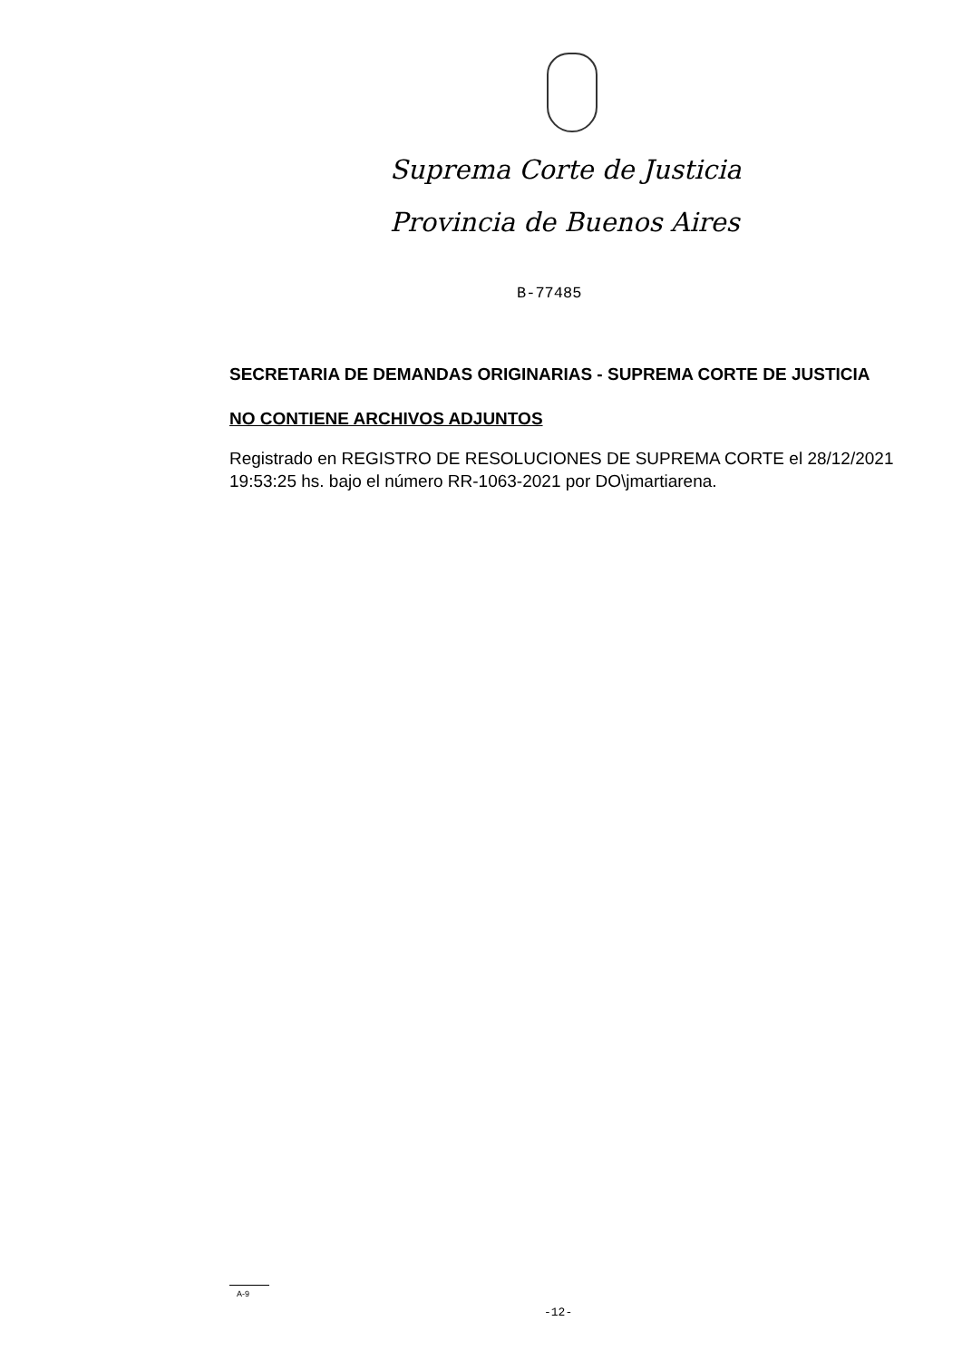Suprema Corte de Justicia
Provincia de Buenos Aires
B-77485
SECRETARIA DE DEMANDAS ORIGINARIAS - SUPREMA CORTE DE JUSTICIA
NO CONTIENE ARCHIVOS ADJUNTOS
Registrado en REGISTRO DE RESOLUCIONES DE SUPREMA CORTE el 28/12/2021 19:53:25 hs. bajo el número RR-1063-2021 por DO\jmartiarena.
A-9
-12-